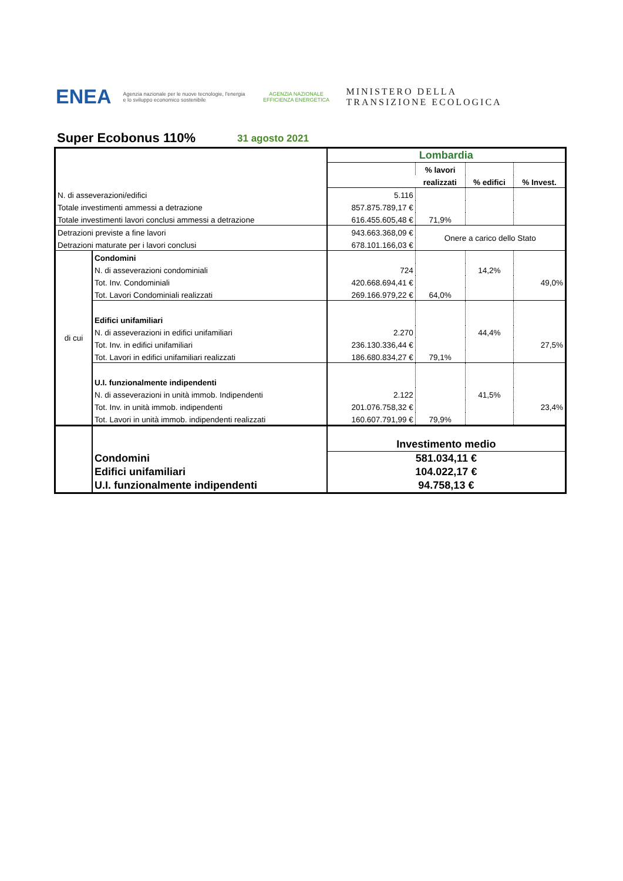ENEA Agenzia nazionale per le nuove tecnologie, l'energia e lo sviluppo economico sostenibile AGENZIA NAZIONALE EFFICIENZA ENERGETICA MINISTERO DELLA
TRANSIZIONE ECOLOGICA
Super Ecobonus 110% 31 agosto 2021
| | | Lombardia | | | |
| | | | % lavori | | |
| | | | realizzati | % edifici | % Invest. |
| N. di asseverazioni/edifici | | 5.116 | | | |
| Totale investimenti ammessi a detrazione | | 857.875.789,17 € | | | |
| Totale investimenti lavori conclusi ammessi a detrazione | | 616.455.605,48 € | 71,9% | | |
| Detrazioni previste a fine lavori | | 943.663.368,09 € | Onere a carico dello Stato | | |
| Detrazioni maturate per i lavori conclusi | | 678.101.166,03 € | | | |
| di cui | Condomini | | | | |
| | N. di asseverazioni condominiali | 724 | | 14,2% | |
| | Tot. Inv. Condominiali | 420.668.694,41 € | | | 49,0% |
| | Tot. Lavori Condominiali realizzati | 269.166.979,22 € | 64,0% | | |
| | Edifici unifamiliari | | | | |
| | N. di asseverazioni in edifici unifamiliari | 2.270 | | 44,4% | |
| | Tot. Inv. in edifici unifamiliari | 236.130.336,44 € | | | 27,5% |
| | Tot. Lavori in edifici unifamiliari realizzati | 186.680.834,27 € | 79,1% | | |
| | U.I. funzionalmente indipendenti | | | | |
| | N. di asseverazioni in unità immob. Indipendenti | 2.122 | | 41,5% | |
| | Tot. Inv. in unità immob. indipendenti | 201.076.758,32 € | | | 23,4% |
| | Tot. Lavori in unità immob. indipendenti realizzati | 160.607.791,99 € | 79,9% | | |
| | | Investimento medio | | | |
| | Condomini | 581.034,11 € | | | |
| | Edifici unifamiliari | 104.022,17 € | | | |
| | U.I. funzionalmente indipendenti | 94.758,13 € | | | |